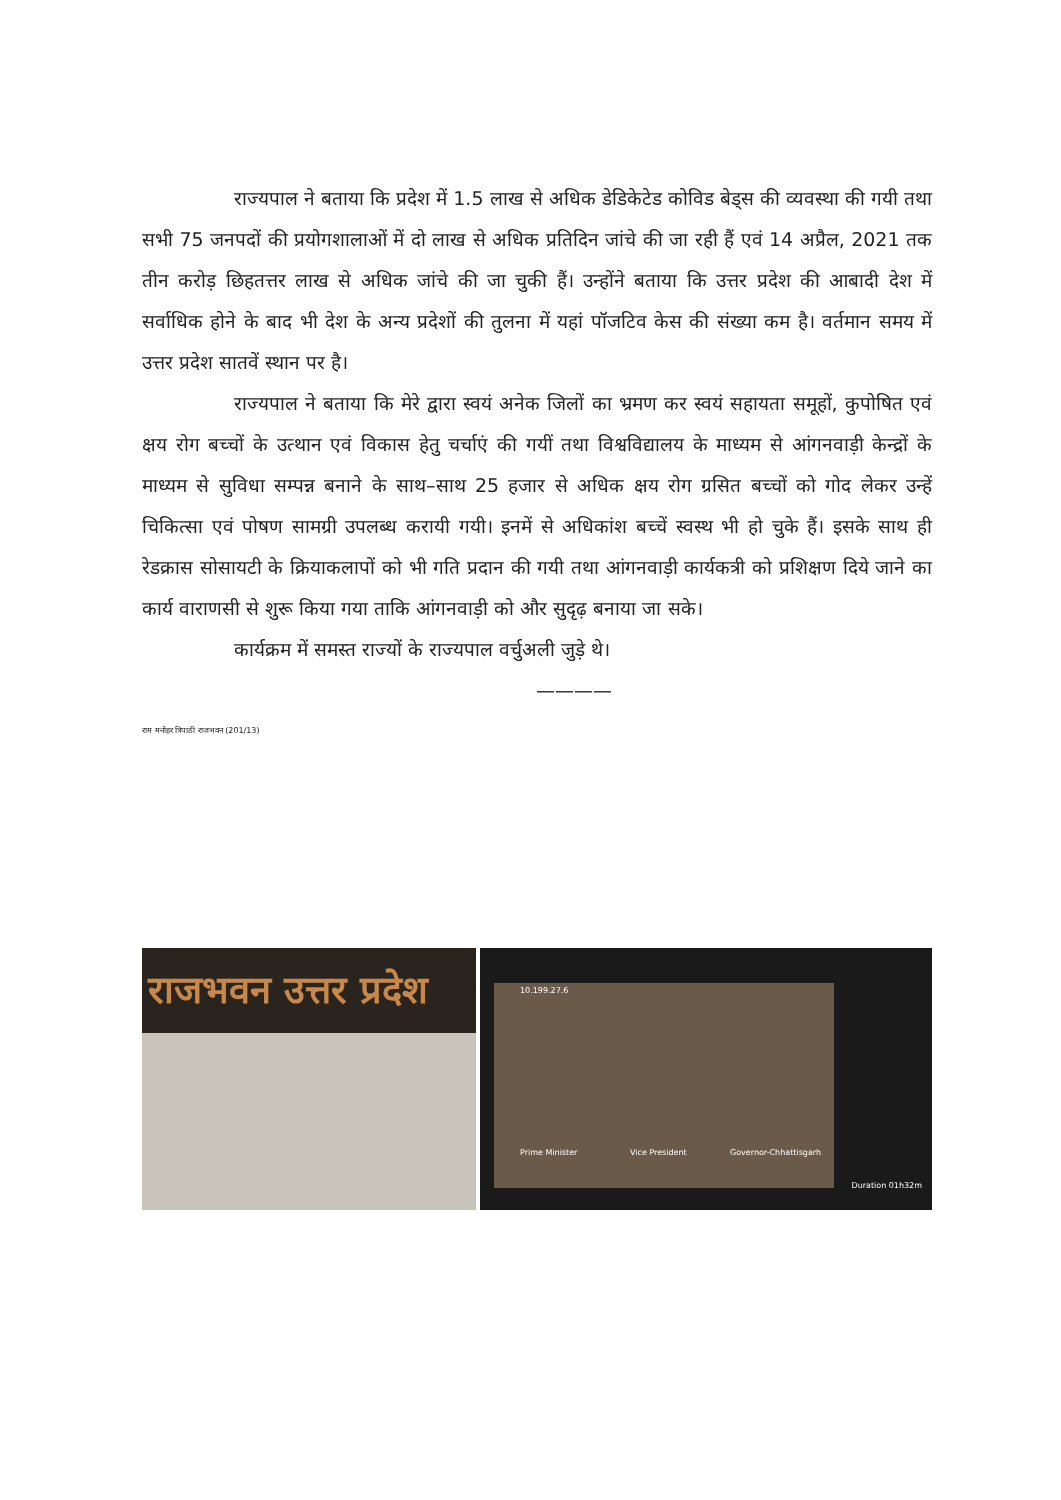राज्यपाल ने बताया कि प्रदेश में 1.5 लाख से अधिक डेडिकेटेड कोविड बेड्स की व्यवस्था की गयी तथा सभी 75 जनपदों की प्रयोगशालाओं में दो लाख से अधिक प्रतिदिन जांचे की जा रही हैं एवं 14 अप्रैल, 2021 तक तीन करोड़ छिहतत्तर लाख से अधिक जांचे की जा चुकी हैं। उन्होंने बताया कि उत्तर प्रदेश की आबादी देश में सर्वाधिक होने के बाद भी देश के अन्य प्रदेशों की तुलना में यहां पॉजटिव केस की संख्या कम है। वर्तमान समय में उत्तर प्रदेश सातवें स्थान पर है।
राज्यपाल ने बताया कि मेरे द्वारा स्वयं अनेक जिलों का भ्रमण कर स्वयं सहायता समूहों, कुपोषित एवं क्षय रोग बच्चों के उत्थान एवं विकास हेतु चर्चाएं की गयीं तथा विश्वविद्यालय के माध्यम से आंगनवाड़ी केन्द्रों के माध्यम से सुविधा सम्पन्न बनाने के साथ–साथ 25 हजार से अधिक क्षय रोग ग्रसित बच्चों को गोद लेकर उन्हें चिकित्सा एवं पोषण सामग्री उपलब्ध करायी गयी। इनमें से अधिकांश बच्चें स्वस्थ भी हो चुके हैं। इसके साथ ही रेडक्रास सोसायटी के क्रियाकलापों को भी गति प्रदान की गयी तथा आंगनवाड़ी कार्यकत्री को प्रशिक्षण दिये जाने का कार्य वाराणसी से शुरू किया गया ताकि आंगनवाड़ी को और सुदृढ़ बनाया जा सके।
कार्यक्रम में समस्त राज्यों के राज्यपाल वर्चुअली जुड़े थे।
————
राम मनोहर त्रिपाठी राजभवन (201/13)
राजभवन उत्तर प्रदेश
10.199.27.6
Prime Minister Vice President Governor-Chhattisgarh
Duration 01h32m